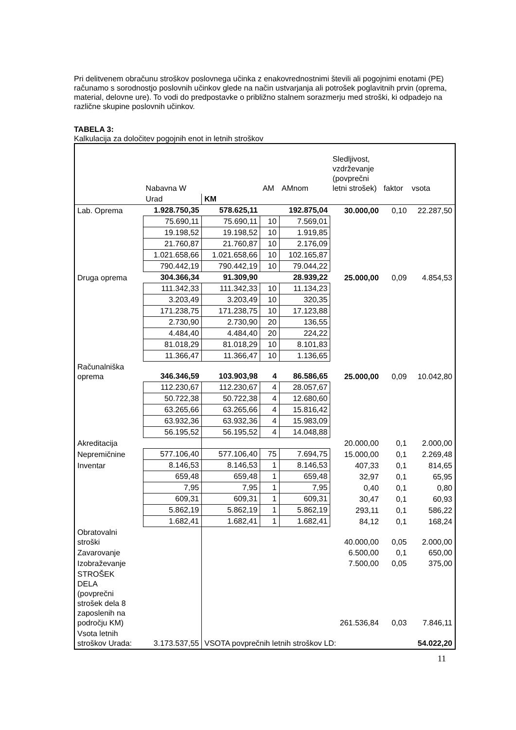Pri delitvenem obračunu stroškov poslovnega učinka z enakovrednostnimi števili ali pogojnimi enotami (PE) računamo s sorodnostjo poslovnih učinkov glede na način ustvarjanja ali potrošek poglavitnih prvin (oprema, material, delovne ure). To vodi do predpostavke o približno stalnem sorazmerju med stroški, ki odpadejo na različne skupine poslovnih učinkov.
TABELA 3:
Kalkulacija za določitev pogojnih enot in letnih stroškov
| | Nabavna W | | AM | AMnom | Sledljivost, vzdrževanje (povprečni letni strošek) | faktor | vsota |
| | Urad | KM | | | | | |
| Lab. Oprema | 1.928.750,35 | 578.625,11 | | 192.875,04 | 30.000,00 | 0,10 | 22.287,50 |
| | 75.690,11 | 75.690,11 | 10 | 7.569,01 | | | |
| | 19.198,52 | 19.198,52 | 10 | 1.919,85 | | | |
| | 21.760,87 | 21.760,87 | 10 | 2.176,09 | | | |
| | 1.021.658,66 | 1.021.658,66 | 10 | 102.165,87 | | | |
| | 790.442,19 | 790.442,19 | 10 | 79.044,22 | | | |
| Druga oprema | 304.366,34 | 91.309,90 | | 28.939,22 | 25.000,00 | 0,09 | 4.854,53 |
| | 111.342,33 | 111.342,33 | 10 | 11.134,23 | | | |
| | 3.203,49 | 3.203,49 | 10 | 320,35 | | | |
| | 171.238,75 | 171.238,75 | 10 | 17.123,88 | | | |
| | 2.730,90 | 2.730,90 | 20 | 136,55 | | | |
| | 4.484,40 | 4.484,40 | 20 | 224,22 | | | |
| | 81.018,29 | 81.018,29 | 10 | 8.101,83 | | | |
| | 11.366,47 | 11.366,47 | 10 | 1.136,65 | | | |
| Računalniška oprema | 346.346,59 | 103.903,98 | 4 | 86.586,65 | 25.000,00 | 0,09 | 10.042,80 |
| | 112.230,67 | 112.230,67 | 4 | 28.057,67 | | | |
| | 50.722,38 | 50.722,38 | 4 | 12.680,60 | | | |
| | 63.265,66 | 63.265,66 | 4 | 15.816,42 | | | |
| | 63.932,36 | 63.932,36 | 4 | 15.983,09 | | | |
| | 56.195,52 | 56.195,52 | 4 | 14.048,88 | | | |
| Akreditacija | | | | | 20.000,00 | 0,1 | 2.000,00 |
| Nepremičnine | 577.106,40 | 577.106,40 | 75 | 7.694,75 | 15.000,00 | 0,1 | 2.269,48 |
| Inventar | 8.146,53 | 8.146,53 | 1 | 8.146,53 | 407,33 | 0,1 | 814,65 |
| | 659,48 | 659,48 | 1 | 659,48 | 32,97 | 0,1 | 65,95 |
| | 7,95 | 7,95 | 1 | 7,95 | 0,40 | 0,1 | 0,80 |
| | 609,31 | 609,31 | 1 | 609,31 | 30,47 | 0,1 | 60,93 |
| | 5.862,19 | 5.862,19 | 1 | 5.862,19 | 293,11 | 0,1 | 586,22 |
| | 1.682,41 | 1.682,41 | 1 | 1.682,41 | 84,12 | 0,1 | 168,24 |
| Obratovalni stroški | | | | | 40.000,00 | 0,05 | 2.000,00 |
| Zavarovanje | | | | | 6.500,00 | 0,1 | 650,00 |
| Izobraževanje | | | | | 7.500,00 | 0,05 | 375,00 |
| STROŠEK DELA (povprečni strošek dela 8 zaposlenih na področju KM) | | | | | 261.536,84 | 0,03 | 7.846,11 |
| Vsota letnih stroškov Urada: | 3.173.537,55 | VSOTA povprečnih letnih stroškov LD: | | | | | 54.022,20 |
11